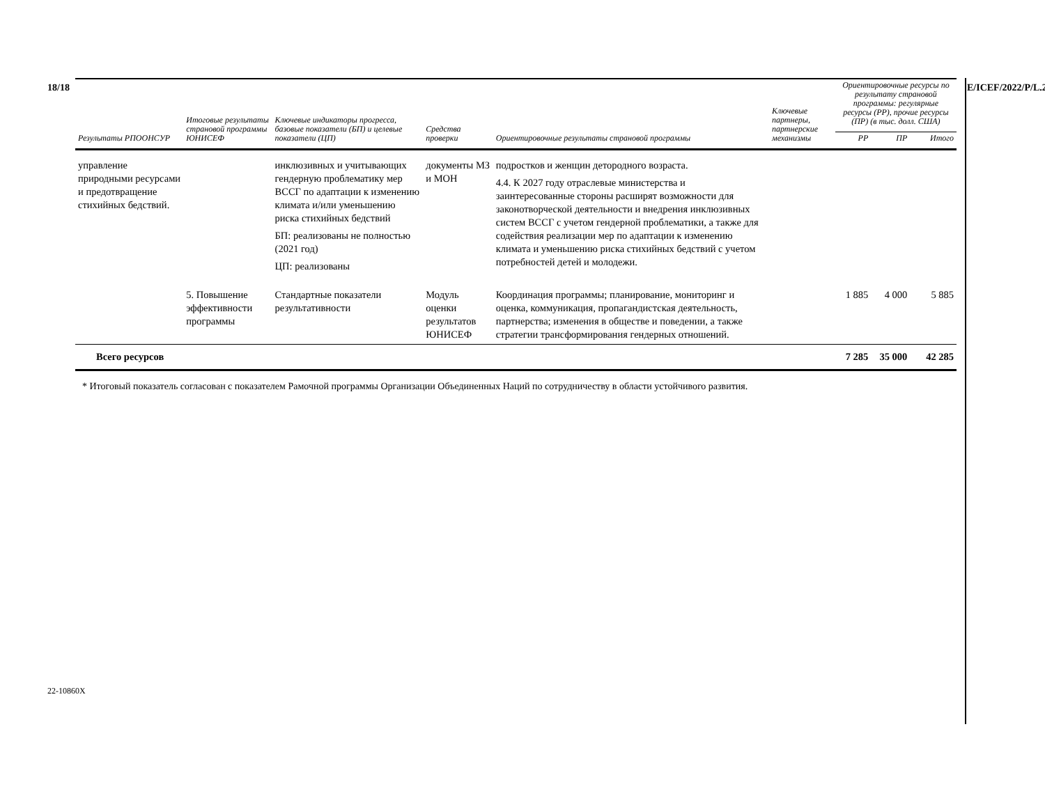18/18 E/ICEF/2022/P/L.25
| Результаты РПООНСУР | Итоговые результаты страновой программы ЮНИСЕФ | Ключевые индикаторы прогресса, базовые показатели (БП) и целевые показатели (ЦП) | Средства проверки | Ориентировочные результаты страновой программы | Ключевые партнеры, партнерские механизмы | Ориентировочные ресурсы по результату страновой программы: регулярные ресурсы (РР), прочие ресурсы (ПР) (в тыс. долл. США) | | |
| --- | --- | --- | --- | --- | --- | --- | --- | --- |
| | | | | | | РР | ПР | Итого |
| управление природными ресурсами и предотвращение стихийных бедствий. | | инклюзивных и учитывающих гендерную проблематику мер ВССГ по адаптации к изменению климата и/или уменьшению риска стихийных бедствий БП: реализованы не полностью (2021 год) ЦП: реализованы | документы МЗ и МОН | подростков и женщин детородного возраста. 4.4. К 2027 году отраслевые министерства и заинтересованные стороны расширят возможности для законотворческой деятельности и внедрения инклюзивных систем ВССГ с учетом гендерной проблематики, а также для содействия реализации мер по адаптации к изменению климата и уменьшению риска стихийных бедствий с учетом потребностей детей и молодежи. | | | | |
| | 5. Повышение эффективности программы | Стандартные показатели результативности | Модуль оценки результатов ЮНИСЕФ | Координация программы; планирование, мониторинг и оценка, коммуникация, пропагандистская деятельность, партнерства; изменения в обществе и поведении, а также стратегии трансформирования гендерных отношений. | | 1 885 | 4 000 | 5 885 |
| Всего ресурсов | | | | | | 7 285 | 35 000 | 42 285 |
* Итоговый показатель согласован с показателем Рамочной программы Организации Объединенных Наций по сотрудничеству в области устойчивого развития.
22-10860X